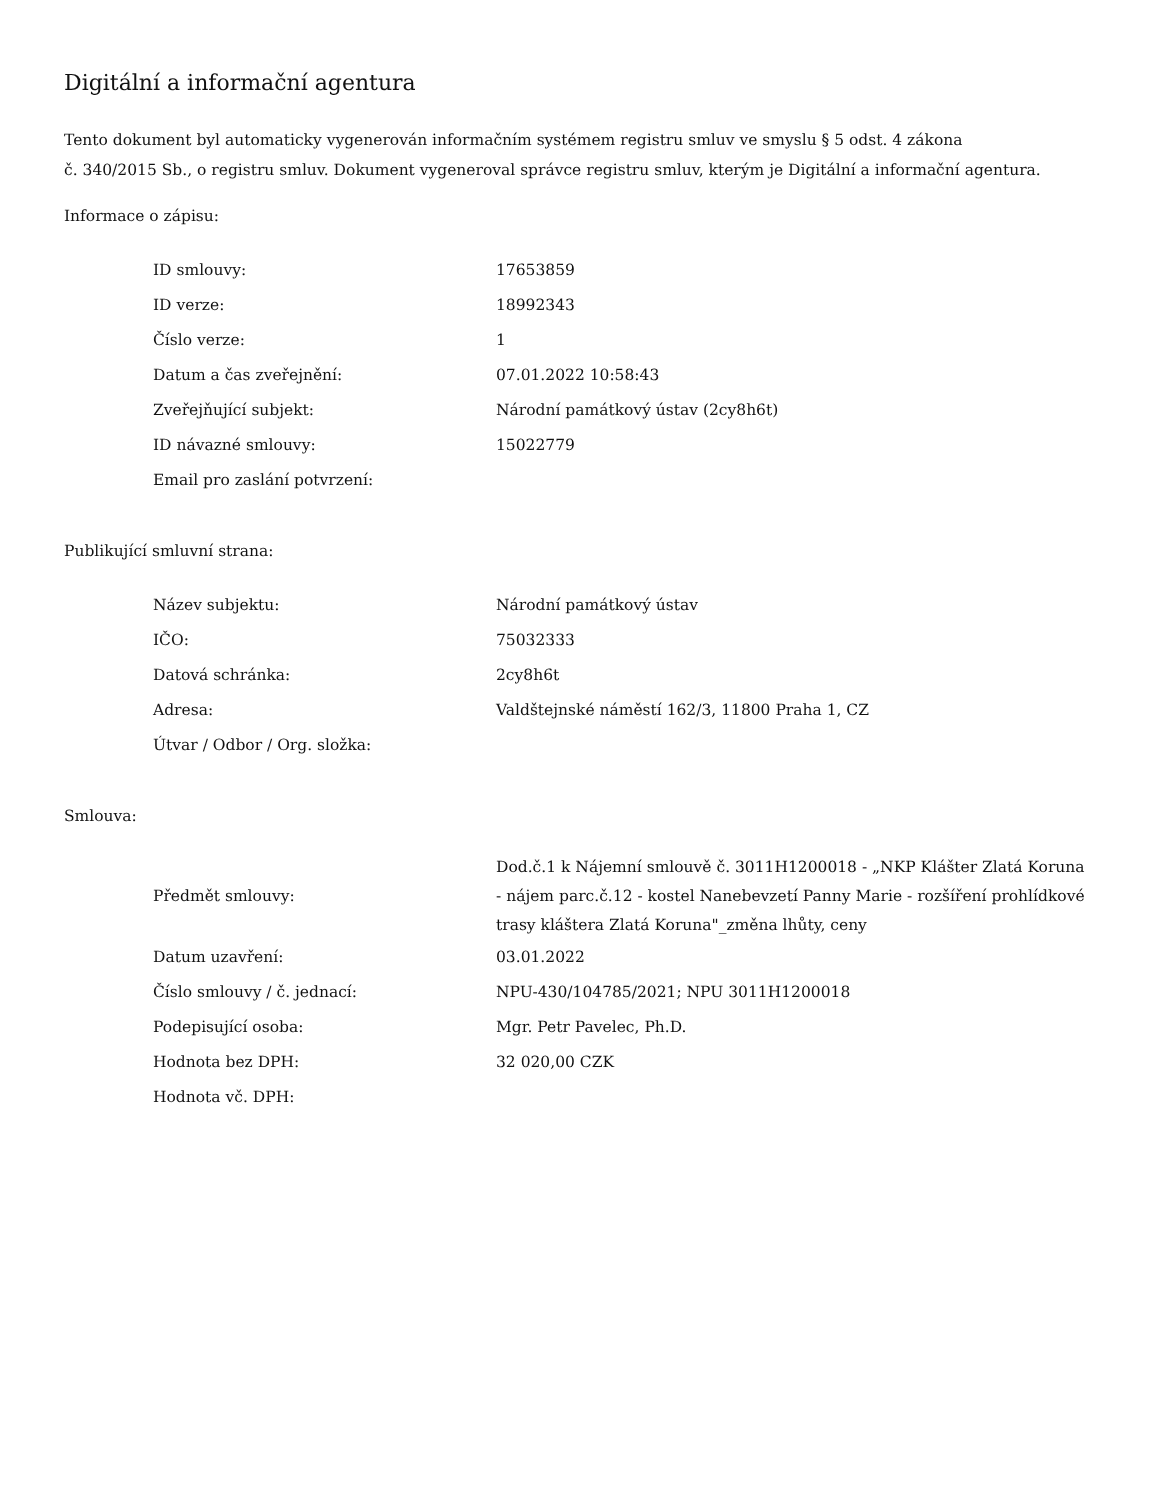Digitální a informační agentura
Tento dokument byl automaticky vygenerován informačním systémem registru smluv ve smyslu § 5 odst. 4 zákona
č. 340/2015 Sb., o registru smluv. Dokument vygeneroval správce registru smluv, kterým je Digitální a informační agentura.
Informace o zápisu:
| ID smlouvy: | 17653859 |
| ID verze: | 18992343 |
| Číslo verze: | 1 |
| Datum a čas zveřejnění: | 07.01.2022 10:58:43 |
| Zveřejňující subjekt: | Národní památkový ústav (2cy8h6t) |
| ID návazné smlouvy: | 15022779 |
| Email pro zaslání potvrzení: | |
Publikující smluvní strana:
| Název subjektu: | Národní památkový ústav |
| IČO: | 75032333 |
| Datová schránka: | 2cy8h6t |
| Adresa: | Valdštejnské náměstí 162/3, 11800 Praha 1, CZ |
| Útvar / Odbor / Org. složka: | |
Smlouva:
| Předmět smlouvy: | Dod.č.1 k Nájemní smlouvě č. 3011H1200018 - „NKP Klášter Zlatá Koruna - nájem parc.č.12 - kostel Nanebevzetí Panny Marie - rozšíření prohlídkové trasy kláštera Zlatá Koruna"_změna lhůty, ceny |
| Datum uzavření: | 03.01.2022 |
| Číslo smlouvy / č. jednací: | NPU-430/104785/2021; NPU 3011H1200018 |
| Podepisující osoba: | Mgr. Petr Pavelec, Ph.D. |
| Hodnota bez DPH: | 32 020,00 CZK |
| Hodnota vč. DPH: | |